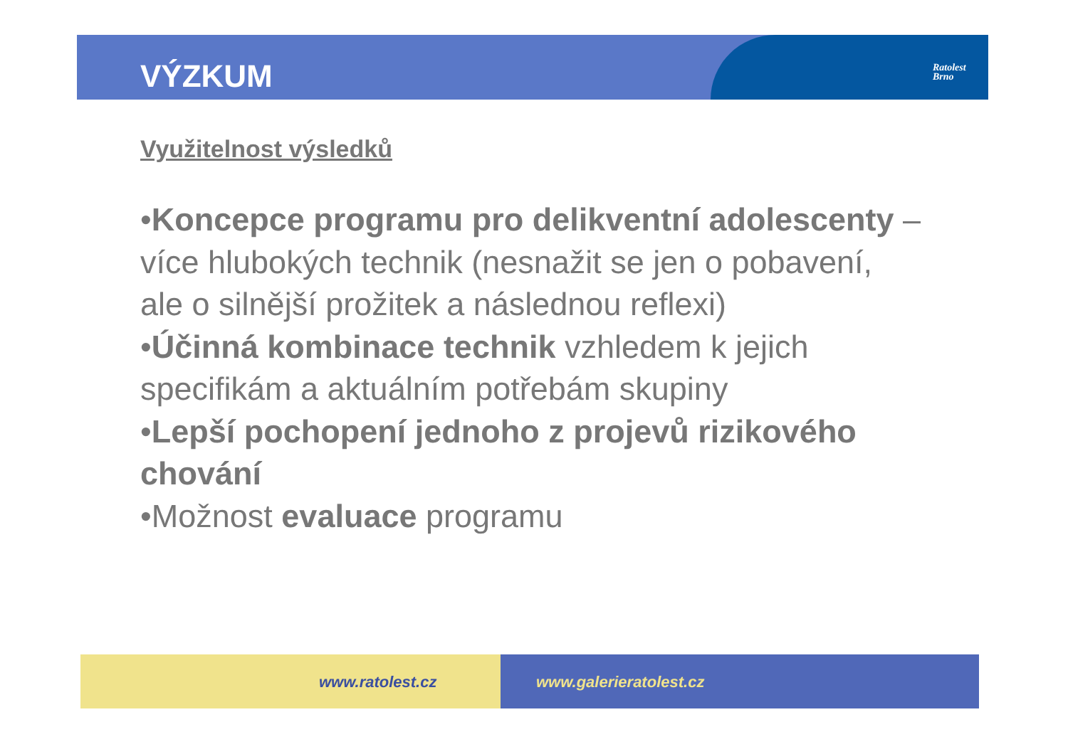VÝZKUM
Ratolest
Brno
Využitelnost výsledků
•Koncepce programu pro delikventní adolescenty – více hlubokých technik (nesnažit se jen o pobavení, ale o silnější prožitek a následnou reflexi)
•Účinná kombinace technik vzhledem k jejich specifikám a aktuálním potřebám skupiny
•Lepší pochopení jednoho z projevů rizikového chování
•Možnost evaluace programu
www.ratolest.cz www.galerieratolest.cz